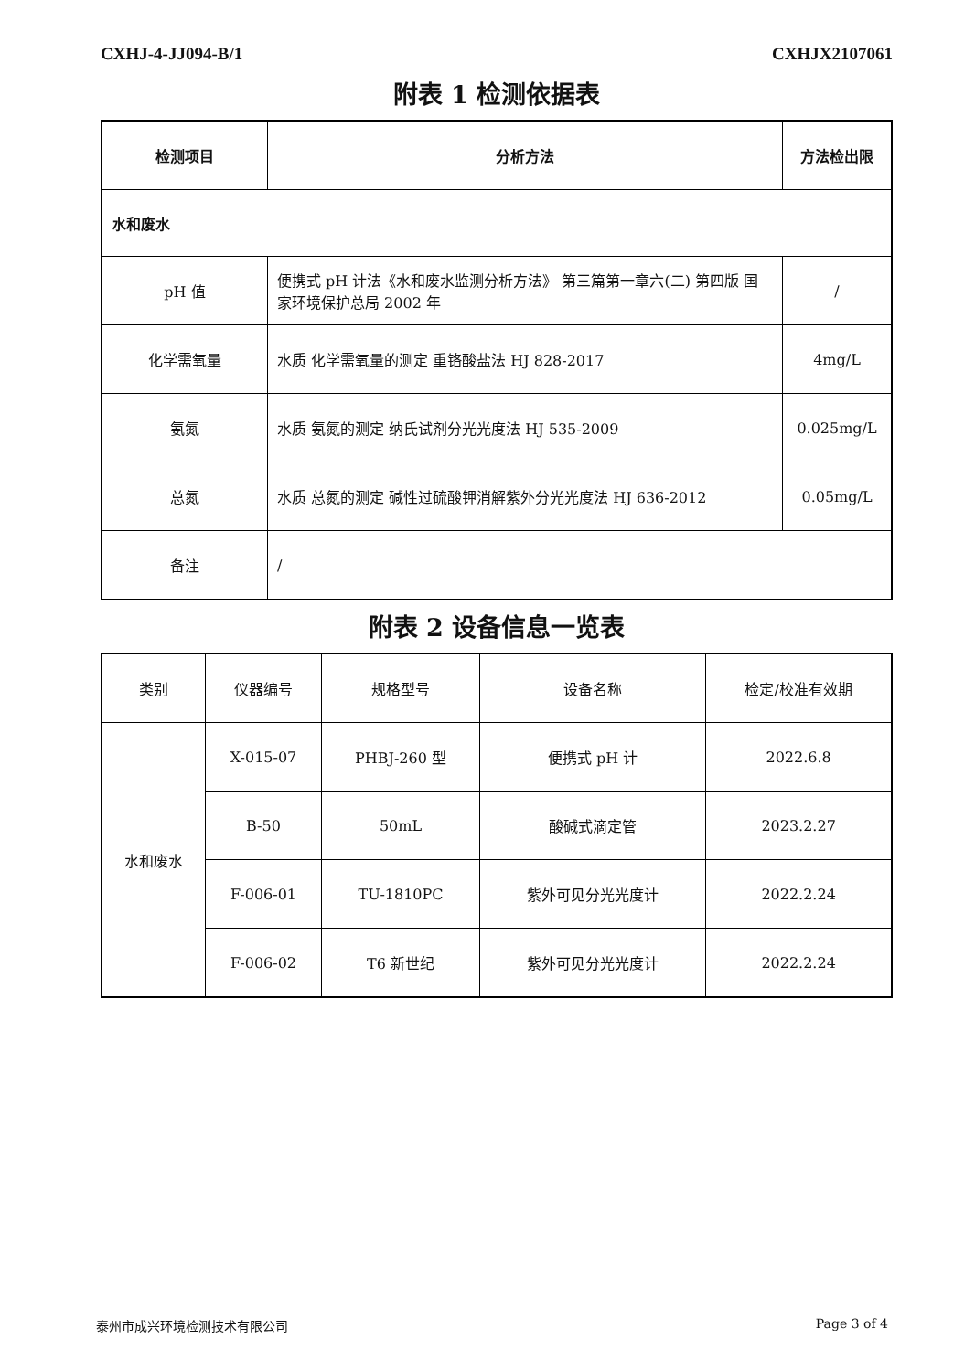CXHJ-4-JJ094-B/1 CXHJX2107061
附表 1 检测依据表
| 检测项目 | 分析方法 | 方法检出限 |
| --- | --- | --- |
| 水和废水 | | |
| pH 值 | 便携式 pH 计法《水和废水监测分析方法》 第三篇第一章六(二) 第四版 国家环境保护总局 2002 年 | / |
| 化学需氧量 | 水质 化学需氧量的测定 重铬酸盐法 HJ 828-2017 | 4mg/L |
| 氨氮 | 水质 氨氮的测定 纳氏试剂分光光度法 HJ 535-2009 | 0.025mg/L |
| 总氮 | 水质 总氮的测定 碱性过硫酸钾消解紫外分光光度法 HJ 636-2012 | 0.05mg/L |
| 备注 | / | |
附表 2 设备信息一览表
| 类别 | 仪器编号 | 规格型号 | 设备名称 | 检定/校准有效期 |
| 水和废水 | X-015-07 | PHBJ-260 型 | 便携式 pH 计 | 2022.6.8 |
| | B-50 | 50mL | 酸碱式滴定管 | 2023.2.27 |
| | F-006-01 | TU-1810PC | 紫外可见分光光度计 | 2022.2.24 |
| | F-006-02 | T6 新世纪 | 紫外可见分光光度计 | 2022.2.24 |
泰州市成兴环境检测技术有限公司 Page 3 of 4